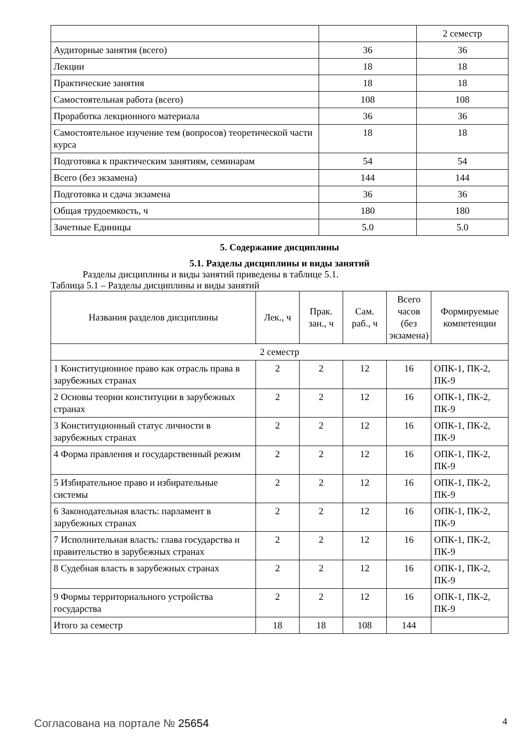| | | 2 семестр |
| Аудиторные занятия (всего) | 36 | 36 |
| Лекции | 18 | 18 |
| Практические занятия | 18 | 18 |
| Самостоятельная работа (всего) | 108 | 108 |
| Проработка лекционного материала | 36 | 36 |
| Самостоятельное изучение тем (вопросов) теоретической части курса | 18 | 18 |
| Подготовка к практическим занятиям, семинарам | 54 | 54 |
| Всего (без экзамена) | 144 | 144 |
| Подготовка и сдача экзамена | 36 | 36 |
| Общая трудоемкость, ч | 180 | 180 |
| Зачетные Единицы | 5.0 | 5.0 |
5. Содержание дисциплины
5.1. Разделы дисциплины и виды занятий
Разделы дисциплины и виды занятий приведены в таблице 5.1.
Таблица 5.1 – Разделы дисциплины и виды занятий
| Названия разделов дисциплины | Лек., ч | Прак. зан., ч | Сам. раб., ч | Всего часов (без экзамена) | Формируемые компетенции |
| --- | --- | --- | --- | --- | --- |
| 2 семестр | | | | | |
| 1 Конституционное право как отрасль права в зарубежных странах | 2 | 2 | 12 | 16 | ОПК-1, ПК-2, ПК-9 |
| 2 Основы теории конституции в зарубежных странах | 2 | 2 | 12 | 16 | ОПК-1, ПК-2, ПК-9 |
| 3 Конституционный статус личности в зарубежных странах | 2 | 2 | 12 | 16 | ОПК-1, ПК-2, ПК-9 |
| 4 Форма правления и государственный режим | 2 | 2 | 12 | 16 | ОПК-1, ПК-2, ПК-9 |
| 5 Избирательное право и избирательные системы | 2 | 2 | 12 | 16 | ОПК-1, ПК-2, ПК-9 |
| 6 Законодательная власть: парламент в зарубежных странах | 2 | 2 | 12 | 16 | ОПК-1, ПК-2, ПК-9 |
| 7 Исполнительная власть: глава государства и правительство в зарубежных странах | 2 | 2 | 12 | 16 | ОПК-1, ПК-2, ПК-9 |
| 8 Судебная власть в зарубежных странах | 2 | 2 | 12 | 16 | ОПК-1, ПК-2, ПК-9 |
| 9 Формы территориального устройства государства | 2 | 2 | 12 | 16 | ОПК-1, ПК-2, ПК-9 |
| Итого за семестр | 18 | 18 | 108 | 144 | |
Согласована на портале № 25654 4